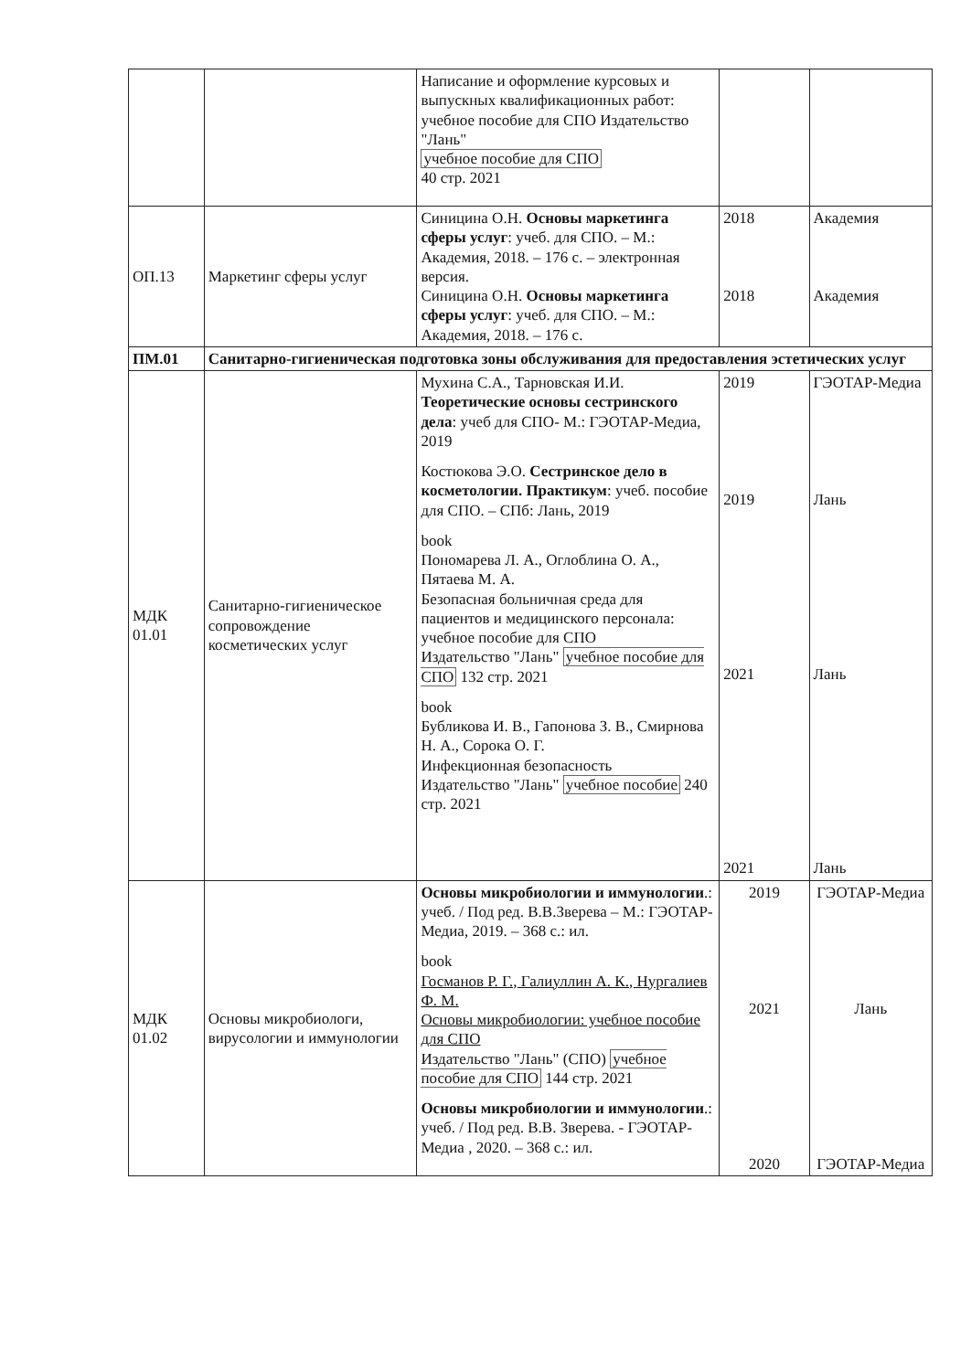| | | Написание и оформление курсовых и выпускных квалификационных работ: учебное пособие для СПО Издательство "Лань" учебное пособие для СПО 40 стр. 2021 | | |
| ОП.13 | Маркетинг сферы услуг | Синицина О.Н. Основы маркетинга сферы услуг : учеб. для СПО. – М.: Академия, 2018. – 176 с. – электронная версия. Синицина О.Н. Основы маркетинга сферы услуг : учеб. для СПО. – М.: Академия, 2018. – 176 с. | 2018 2018 | Академия Академия |
| ПМ.01 | Санитарно-гигиеническая подготовка зоны обслуживания для предоставления эстетических услуг | | | |
| МДК 01.01 | Санитарно-гигиеническое сопровождение косметических услуг | Мухина С.А., Тарновская И.И. Теоретические основы сестринского дела : учеб для СПО- М.: ГЭОТАР-Медиа, 2019 Костюкова Э.О. Сестринское дело в косметологии. Практикум : учеб. пособие для СПО. – СПб: Лань, 2019 book Пономарева Л. А., Оглоблина О. А., Пятаева М. А. Безопасная больничная среда для пациентов и медицинского персонала: учебное пособие для СПО Издательство "Лань" учебное пособие для СПО 132 стр. 2021 book Бубликова И. В., Гапонова З. В., Смирнова Н. А., Сорока О. Г. Инфекционная безопасность Издательство "Лань" учебное пособие 240 стр. 2021 | 2019 2019 2021 2021 | ГЭОТАР-Медиа Лань Лань Лань |
| МДК 01.02 | Основы микробиологи, вирусологии и иммунологии | Основы микробиологии и иммунологии .: учеб. / Под ред. В.В.Зверева – М.: ГЭОТАР-Медиа, 2019. – 368 с.: ил. book Госманов Р. Г., Галиуллин А. К., Нургалиев Ф. М. Основы микробиологии: учебное пособие для СПО Издательство "Лань" (СПО) учебное пособие для СПО 144 стр. 2021 Основы микробиологии и иммунологии .: учеб. / Под ред. В.В. Зверева. - ГЭОТАР-Медиа , 2020. – 368 с.: ил. | 2019 2021 2020 | ГЭОТАР-Медиа Лань ГЭОТАР-Медиа |